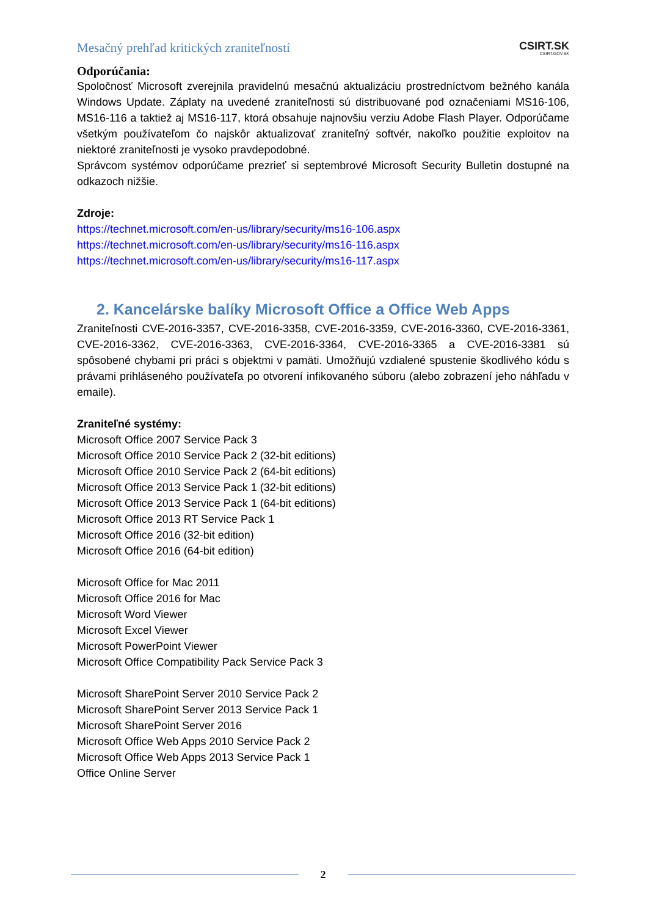Mesačný prehľad kritických zraniteľností CSIRT.SK
CSIRT.GOV.SK
Odporúčania:
Spoločnosť Microsoft zverejnila pravidelnú mesačnú aktualizáciu prostredníctvom bežného kanála Windows Update. Záplaty na uvedené zraniteľnosti sú distribuované pod označeniami MS16-106, MS16-116 a taktiež aj MS16-117, ktorá obsahuje najnovšiu verziu Adobe Flash Player. Odporúčame všetkým používateľom čo najskôr aktualizovať zraniteľný softvér, nakoľko použitie exploitov na niektoré zraniteľnosti je vysoko pravdepodobné.
Správcom systémov odporúčame prezrieť si septembrové Microsoft Security Bulletin dostupné na odkazoch nižšie.
Zdroje:
https://technet.microsoft.com/en-us/library/security/ms16-106.aspx
https://technet.microsoft.com/en-us/library/security/ms16-116.aspx
https://technet.microsoft.com/en-us/library/security/ms16-117.aspx
2. Kancelárske balíky Microsoft Office a Office Web Apps
Zraniteľnosti CVE-2016-3357, CVE-2016-3358, CVE-2016-3359, CVE-2016-3360, CVE-2016-3361, CVE-2016-3362, CVE-2016-3363, CVE-2016-3364, CVE-2016-3365 a CVE-2016-3381 sú spôsobené chybami pri práci s objektmi v pamäti. Umožňujú vzdialené spustenie škodlivého kódu s právami prihláseného používateľa po otvorení infikovaného súboru (alebo zobrazení jeho náhľadu v emaile).
Zraniteľné systémy:
Microsoft Office 2007 Service Pack 3
Microsoft Office 2010 Service Pack 2 (32-bit editions)
Microsoft Office 2010 Service Pack 2 (64-bit editions)
Microsoft Office 2013 Service Pack 1 (32-bit editions)
Microsoft Office 2013 Service Pack 1 (64-bit editions)
Microsoft Office 2013 RT Service Pack 1
Microsoft Office 2016 (32-bit edition)
Microsoft Office 2016 (64-bit edition)
Microsoft Office for Mac 2011
Microsoft Office 2016 for Mac
Microsoft Word Viewer
Microsoft Excel Viewer
Microsoft PowerPoint Viewer
Microsoft Office Compatibility Pack Service Pack 3
Microsoft SharePoint Server 2010 Service Pack 2
Microsoft SharePoint Server 2013 Service Pack 1
Microsoft SharePoint Server 2016
Microsoft Office Web Apps 2010 Service Pack 2
Microsoft Office Web Apps 2013 Service Pack 1
Office Online Server
2